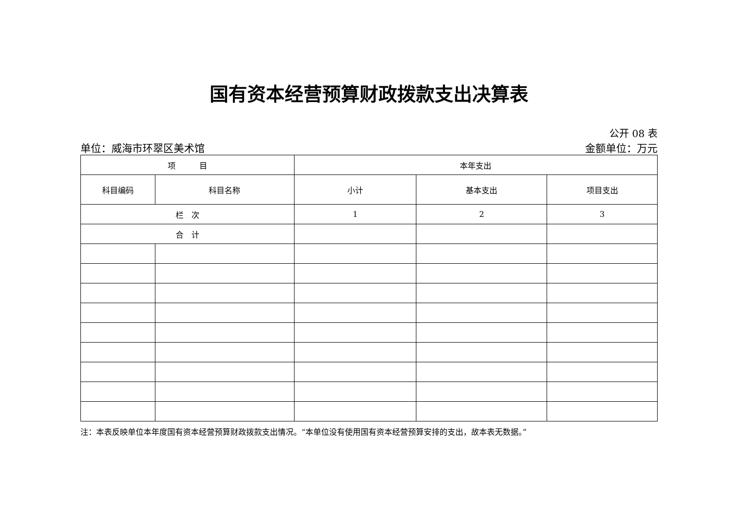国有资本经营预算财政拨款支出决算表
公开 08 表
单位：威海市环翠区美术馆 金额单位：万元
| 项 目 | | 本年支出 | | |
| --- | --- | --- | --- | --- |
| 科目编码 | 科目名称 | 小计 | 基本支出 | 项目支出 |
| 栏 次 | | 1 | 2 | 3 |
| 合 计 | | | | |
注：本表反映单位本年度国有资本经营预算财政拨款支出情况。“本单位没有使用国有资本经营预算安排的支出，故本表无数据。”